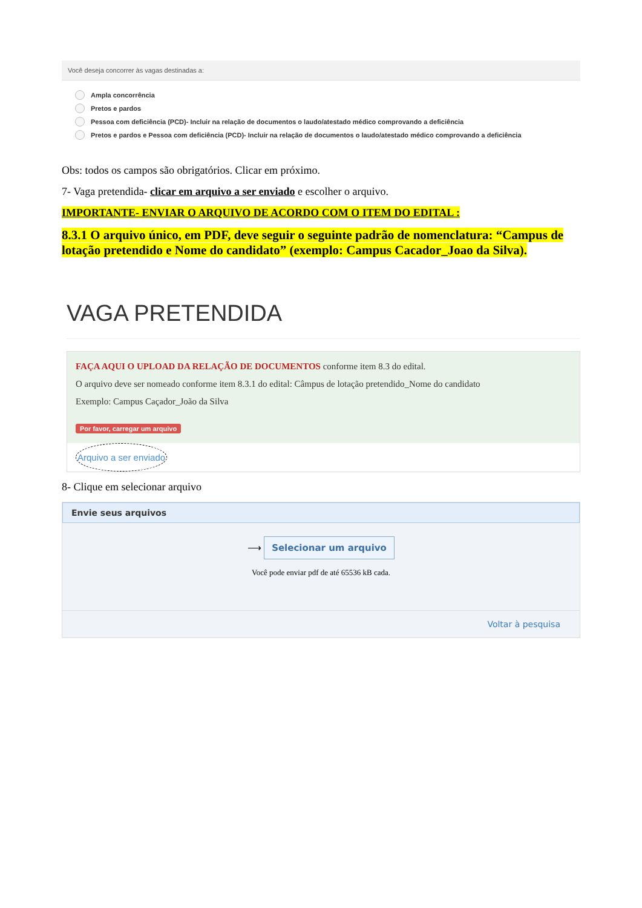Você deseja concorrer às vagas destinadas a:
Ampla concorrência
Pretos e pardos
Pessoa com deficiência (PCD)- Incluir na relação de documentos o laudo/atestado médico comprovando a deficiência
Pretos e pardos e Pessoa com deficiência (PCD)- Incluir na relação de documentos o laudo/atestado médico comprovando a deficiência
Obs: todos os campos são obrigatórios. Clicar em próximo.
7- Vaga pretendida- clicar em arquivo a ser enviado e escolher o arquivo.
IMPORTANTE- ENVIAR O ARQUIVO DE ACORDO COM O ITEM DO EDITAL :
8.3.1 O arquivo único, em PDF, deve seguir o seguinte padrão de nomenclatura: “Campus de lotação pretendido e Nome do candidato” (exemplo: Campus Cacador_Joao da Silva).
VAGA PRETENDIDA
FAÇA AQUI O UPLOAD DA RELAÇÃO DE DOCUMENTOS conforme item 8.3 do edital.
O arquivo deve ser nomeado conforme item 8.3.1 do edital: Câmpus de lotação pretendido_Nome do candidato
Exemplo: Campus Caçador_João da Silva
Por favor, carregar um arquivo
Arquivo a ser enviado
8- Clique em selecionar arquivo
Envie seus arquivos
⟶ Selecionar um arquivo
Você pode enviar pdf de até 65536 kB cada.
Voltar à pesquisa